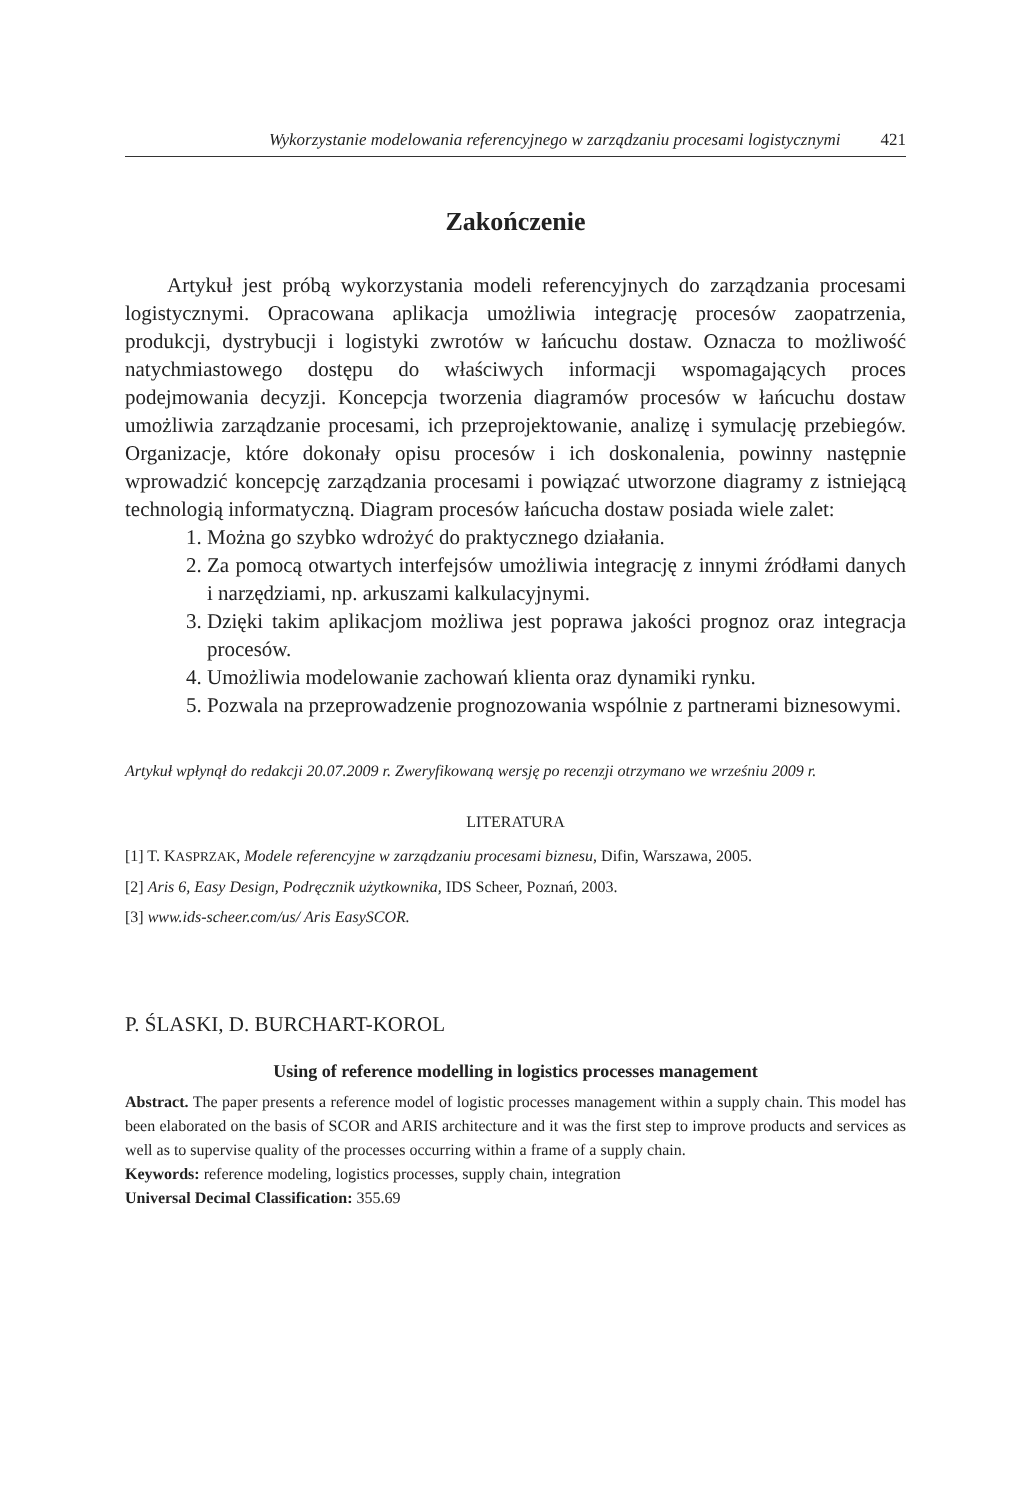Wykorzystanie modelowania referencyjnego w zarządzaniu procesami logistycznymi 421
Zakończenie
Artykuł jest próbą wykorzystania modeli referencyjnych do zarządzania procesami logistycznymi. Opracowana aplikacja umożliwia integrację procesów zaopatrzenia, produkcji, dystrybucji i logistyki zwrotów w łańcuchu dostaw. Oznacza to możliwość natychmiastowego dostępu do właściwych informacji wspomagających proces podejmowania decyzji. Koncepcja tworzenia diagramów procesów w łańcuchu dostaw umożliwia zarządzanie procesami, ich przeprojektowanie, analizę i symulację przebiegów. Organizacje, które dokonały opisu procesów i ich doskonalenia, powinny następnie wprowadzić koncepcję zarządzania procesami i powiązać utworzone diagramy z istniejącą technologią informatyczną. Diagram procesów łańcucha dostaw posiada wiele zalet:
1. Można go szybko wdrożyć do praktycznego działania.
2. Za pomocą otwartych interfejsów umożliwia integrację z innymi źródłami danych i narzędziami, np. arkuszami kalkulacyjnymi.
3. Dzięki takim aplikacjom możliwa jest poprawa jakości prognoz oraz integracja procesów.
4. Umożliwia modelowanie zachowań klienta oraz dynamiki rynku.
5. Pozwala na przeprowadzenie prognozowania wspólnie z partnerami biznesowymi.
Artykuł wpłynął do redakcji 20.07.2009 r. Zweryfikowaną wersję po recenzji otrzymano we wrześniu 2009 r.
LITERATURA
[1] T. KASPRZAK, Modele referencyjne w zarządzaniu procesami biznesu, Difin, Warszawa, 2005.
[2] Aris 6, Easy Design, Podręcznik użytkownika, IDS Scheer, Poznań, 2003.
[3] www.ids-scheer.com/us/ Aris EasySCOR.
P. ŚLASKI, D. BURCHART-KOROL
Using of reference modelling in logistics processes management
Abstract. The paper presents a reference model of logistic processes management within a supply chain. This model has been elaborated on the basis of SCOR and ARIS architecture and it was the first step to improve products and services as well as to supervise quality of the processes occurring within a frame of a supply chain.
Keywords: reference modeling, logistics processes, supply chain, integration
Universal Decimal Classification: 355.69